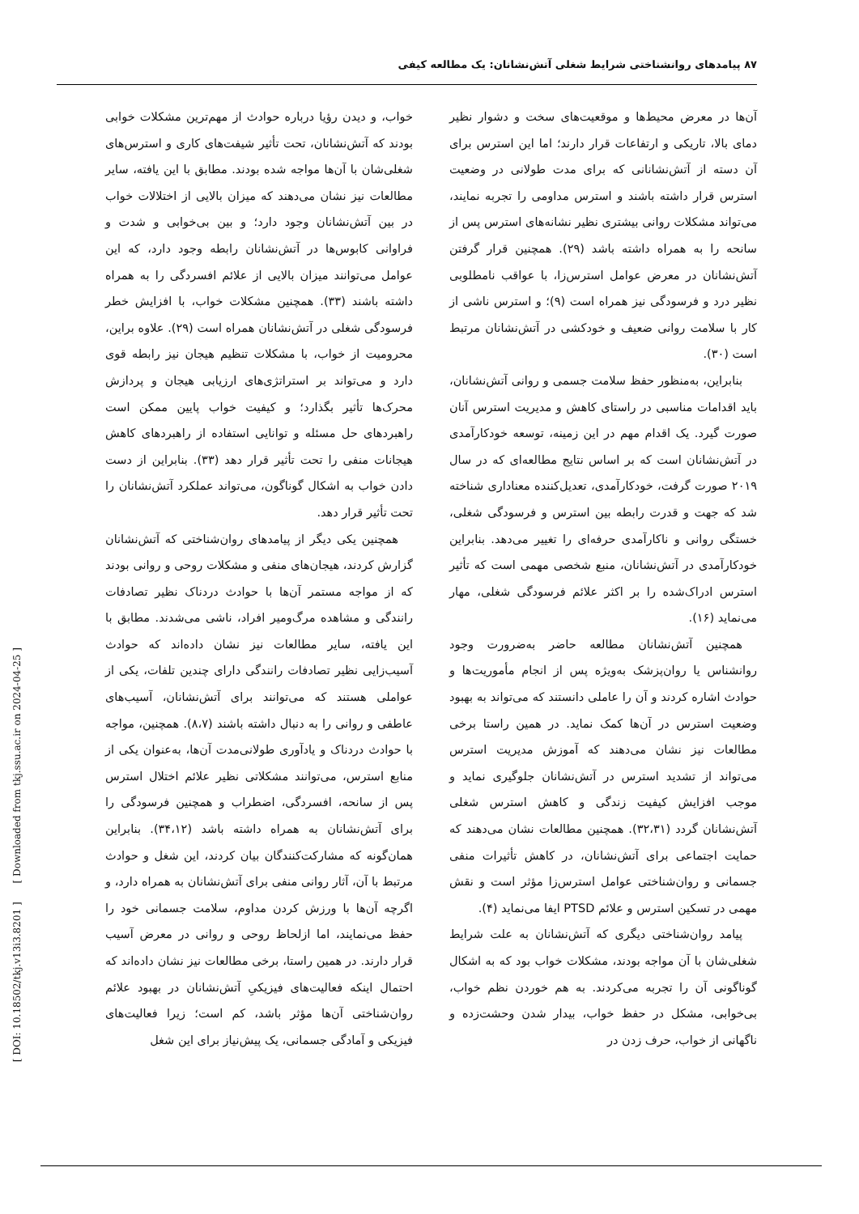۸۷ پیامدهای روانشناختی شرایط شغلی آتش‌نشانان: یک مطالعه کیفی
آن‌ها در معرض محیط‌ها و موقعیت‌های سخت و دشوار نظیر دمای بالا، تاریکی و ارتفاعات قرار دارند؛ اما این استرس برای آن دسته از آتش‌نشانانی که برای مدت طولانی در وضعیت استرس قرار داشته باشند و استرس مداومی را تجربه نمایند، می‌تواند مشکلات روانی بیشتری نظیر نشانه‌های استرس پس از سانحه را به همراه داشته باشد (۲۹). همچنین قرار گرفتن آتش‌نشانان در معرض عوامل استرس‌زا، با عواقب نامطلوبی نظیر درد و فرسودگی نیز همراه است (۹)؛ و استرس ناشی از کار با سلامت روانی ضعیف و خودکشی در آتش‌نشانان مرتبط است (۳۰).
بنابراین، به‌منظور حفظ سلامت جسمی و روانی آتش‌نشانان، باید اقدامات مناسبی در راستای کاهش و مدیریت استرس آنان صورت گیرد. یک اقدام مهم در این زمینه، توسعه خودکارآمدی در آتش‌نشانان است که بر اساس نتایج مطالعه‌ای که در سال ۲۰۱۹ صورت گرفت، خودکارآمدی، تعدیل‌کننده معناداری شناخته شد که جهت و قدرت رابطه بین استرس و فرسودگی شغلی، خستگی روانی و ناکارآمدی حرفه‌ای را تغییر می‌دهد. بنابراین خودکارآمدی در آتش‌نشانان، منبع شخصی مهمی است که تأثیر استرس ادراک‌شده را بر اکثر علائم فرسودگی شغلی، مهار می‌نماید (۱۶).
همچنین آتش‌نشانان مطالعه حاضر به‌ضرورت وجود روانشناس یا روان‌پزشک به‌ویژه پس از انجام مأموریت‌ها و حوادث اشاره کردند و آن را عاملی دانستند که می‌تواند به بهبود وضعیت استرس در آن‌ها کمک نماید. در همین راستا برخی مطالعات نیز نشان می‌دهند که آموزش مدیریت استرس می‌تواند از تشدید استرس در آتش‌نشانان جلوگیری نماید و موجب افزایش کیفیت زندگی و کاهش استرس شغلی آتش‌نشانان گردد (۳۲،۳۱). همچنین مطالعات نشان می‌دهند که حمایت اجتماعی برای آتش‌نشانان، در کاهش تأثیرات منفی جسمانی و روان‌شناختی عوامل استرس‌زا مؤثر است و نقش مهمی در تسکین استرس و علائم PTSD ایفا می‌نماید (۴).
پیامد روان‌شناختی دیگری که آتش‌نشانان به علت شرایط شغلی‌شان با آن مواجه بودند، مشکلات خواب بود که به اشکال گوناگونی آن را تجربه می‌کردند. به هم خوردن نظم خواب، بی‌خوابی، مشکل در حفظ خواب، بیدار شدن وحشت‌زده و ناگهانی از خواب، حرف زدن در
خواب، و دیدن رؤیا درباره حوادث از مهم‌ترین مشکلات خوابی بودند که آتش‌نشانان، تحت تأثیر شیفت‌های کاری و استرس‌های شغلی‌شان با آن‌ها مواجه شده بودند. مطابق با این یافته، سایر مطالعات نیز نشان می‌دهند که میزان بالایی از اختلالات خواب در بین آتش‌نشانان وجود دارد؛ و بین بی‌خوابی و شدت و فراوانی کابوس‌ها در آتش‌نشانان رابطه وجود دارد، که این عوامل می‌توانند میزان بالایی از علائم افسردگی را به همراه داشته باشند (۳۳). همچنین مشکلات خواب، با افزایش خطر فرسودگی شغلی در آتش‌نشانان همراه است (۲۹). علاوه براین، محرومیت از خواب، با مشکلات تنظیم هیجان نیز رابطه قوی دارد و می‌تواند بر استراتژی‌های ارزیابی هیجان و پردازش محرک‌ها تأثیر بگذارد؛ و کیفیت خواب پایین ممکن است راهبردهای حل مسئله و توانایی استفاده از راهبردهای کاهش هیجانات منفی را تحت تأثیر قرار دهد (۳۳). بنابراین از دست دادن خواب به اشکال گوناگون، می‌تواند عملکرد آتش‌نشانان را تحت تأثیر قرار دهد.
همچنین یکی دیگر از پیامدهای روان‌شناختی که آتش‌نشانان گزارش کردند، هیجان‌های منفی و مشکلات روحی و روانی بودند که از مواجه مستمر آن‌ها با حوادث دردناک نظیر تصادفات رانندگی و مشاهده مرگ‌ومیر افراد، ناشی می‌شدند. مطابق با این یافته، سایر مطالعات نیز نشان داده‌اند که حوادث آسیب‌زایی نظیر تصادفات رانندگی دارای چندین تلفات، یکی از عواملی هستند که می‌توانند برای آتش‌نشانان، آسیب‌های عاطفی و روانی را به دنبال داشته باشند (۸،۷). همچنین، مواجه با حوادث دردناک و یادآوری طولانی‌مدت آن‌ها، به‌عنوان یکی از منابع استرس، می‌توانند مشکلاتی نظیر علائم اختلال استرس پس از سانحه، افسردگی، اضطراب و همچنین فرسودگی را برای آتش‌نشانان به همراه داشته باشد (۳۴،۱۲). بنابراین همان‌گونه که مشارکت‌کنندگان بیان کردند، این شغل و حوادث مرتبط با آن، آثار روانی منفی برای آتش‌نشانان به همراه دارد، و اگرچه آن‌ها با ورزش کردن مداوم، سلامت جسمانی خود را حفظ می‌نمایند، اما ازلحاظ روحی و روانی در معرض آسیب قرار دارند. در همین راستا، برخی مطالعات نیز نشان داده‌اند که احتمال اینکه فعالیت‌های فیزیکیِ آتش‌نشانان در بهبود علائم روان‌شناختی آن‌ها مؤثر باشد، کم است؛ زیرا فعالیت‌های فیزیکی و آمادگی جسمانی، یک پیش‌نیاز برای این شغل
[ DOI: 10.18502/tkj.v13i3.8201 ] [ Downloaded from tkj.ssu.ac.ir on 2024-04-25 ]